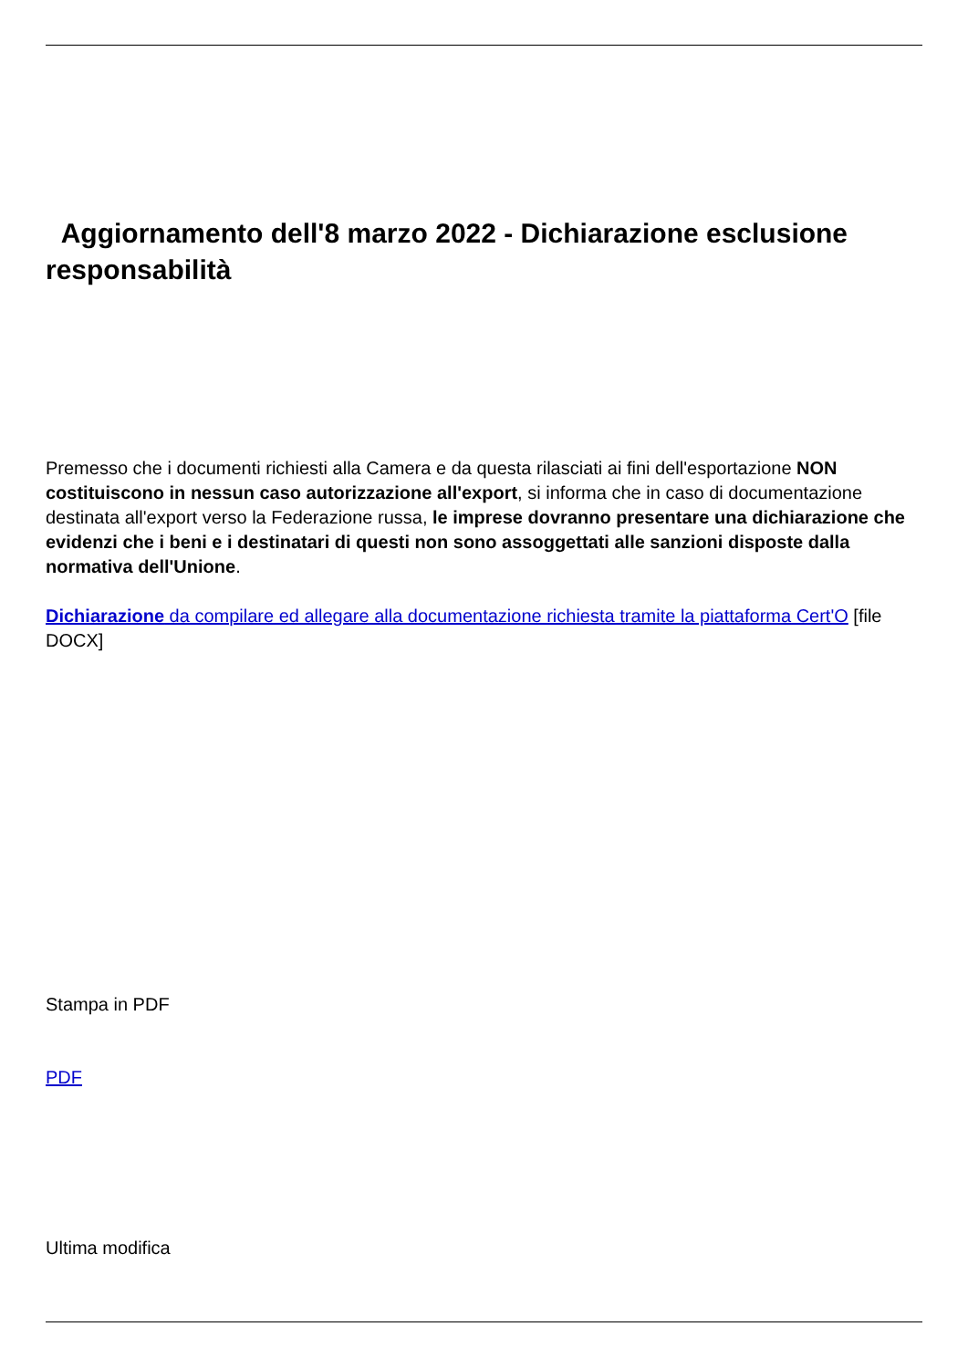Aggiornamento dell'8 marzo 2022 - Dichiarazione esclusione responsabilità
Premesso che i documenti richiesti alla Camera e da questa rilasciati ai fini dell'esportazione NON costituiscono in nessun caso autorizzazione all'export, si informa che in caso di documentazione destinata all'export verso la Federazione russa, le imprese dovranno presentare una dichiarazione che evidenzi che i beni e i destinatari di questi non sono assoggettati alle sanzioni disposte dalla normativa dell'Unione.
Dichiarazione da compilare ed allegare alla documentazione richiesta tramite la piattaforma Cert'O [file DOCX]
Stampa in PDF
PDF
Ultima modifica